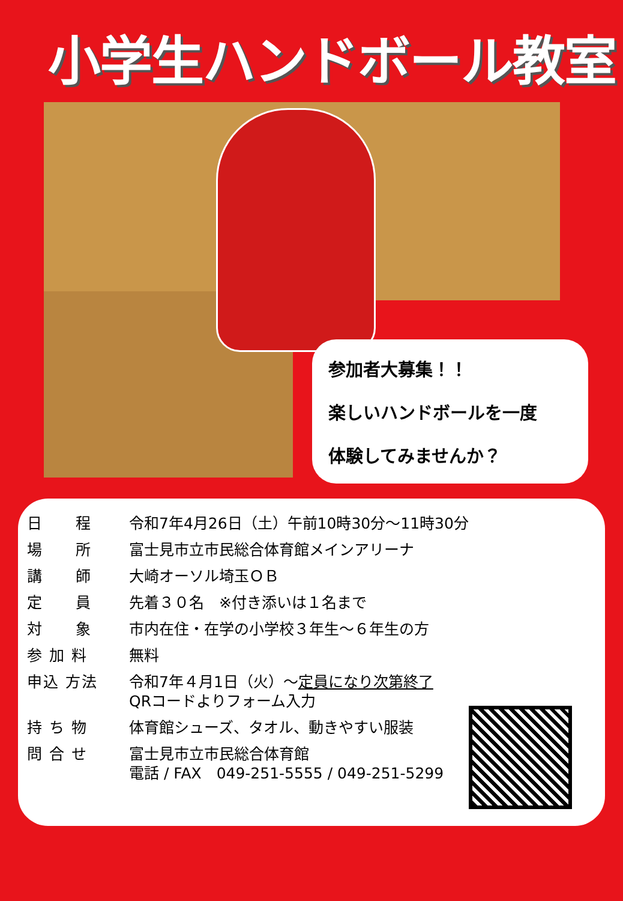小学生ハンドボール教室
参加者大募集！！
楽しいハンドボールを一度
体験してみませんか？
| 日 程 | 令和7年4月26日（土）午前10時30分～11時30分 |
| 場 所 | 富士見市立市民総合体育館メインアリーナ |
| 講 師 | 大崎オーソル埼玉ＯＢ |
| 定 員 | 先着３０名 ※付き添いは１名まで |
| 対 象 | 市内在住・在学の小学校３年生～６年生の方 |
| 参 加 料 | 無料 |
| 申込 方法 | 令和7年４月1日（火）～ 定員になり次第終了 QRコードよりフォーム入力 |
| 持 ち 物 | 体育館シューズ、タオル、動きやすい服装 |
| 問 合 せ | 富士見市立市民総合体育館 電話 / FAX 049-251-5555 / 049-251-5299 |